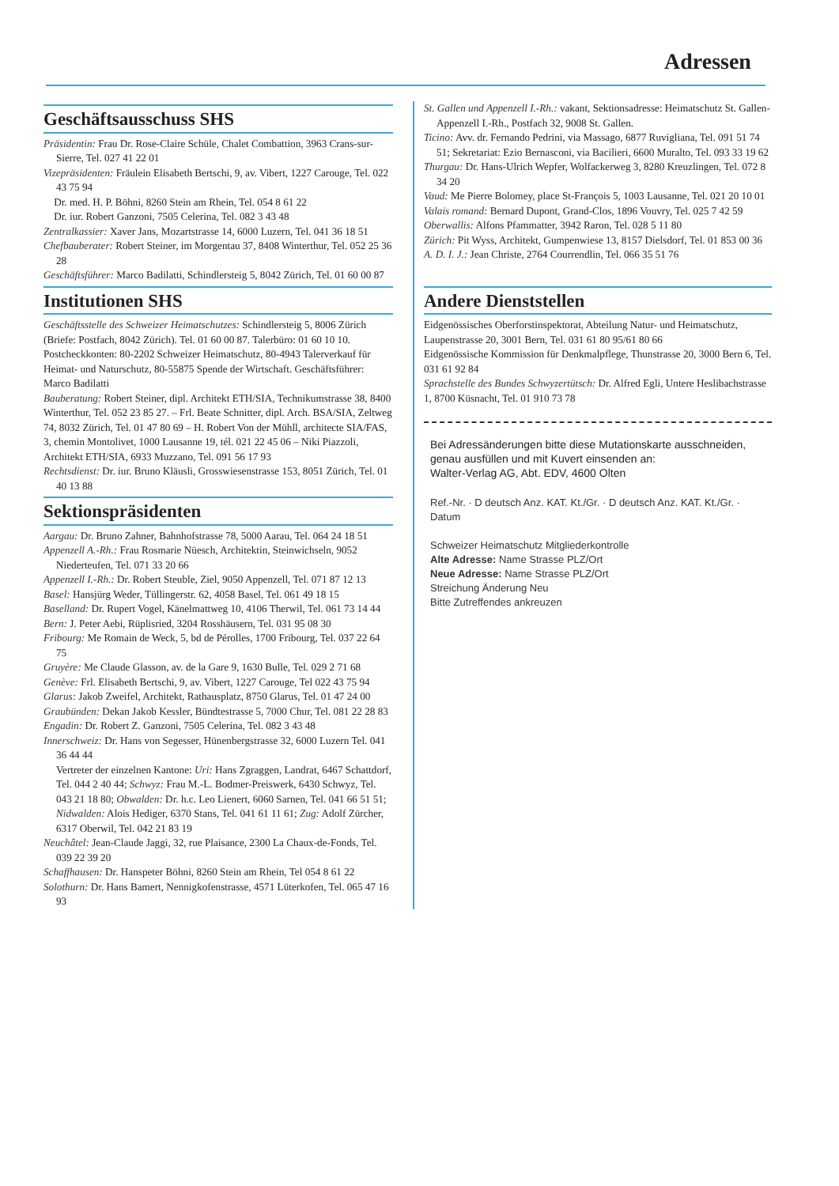Adressen
Geschäftsausschuss SHS
Präsidentin: Frau Dr. Rose-Claire Schüle, Chalet Combattion, 3963 Crans-sur-Sierre, Tel. 027 41 22 01
Vizepräsidenten: Fräulein Elisabeth Bertschi, 9, av. Vibert, 1227 Carouge, Tel. 022 43 75 94
Dr. med. H. P. Böhni, 8260 Stein am Rhein, Tel. 054 8 61 22
Dr. iur. Robert Ganzoni, 7505 Celerina, Tel. 082 3 43 48
Zentralkassier: Xaver Jans, Mozartstrasse 14, 6000 Luzern, Tel. 041 36 18 51
Chefbauberater: Robert Steiner, im Morgentau 37, 8408 Winterthur, Tel. 052 25 36 28
Geschäftsführer: Marco Badilatti, Schindlersteig 5, 8042 Zürich, Tel. 01 60 00 87
Institutionen SHS
Geschäftsstelle des Schweizer Heimatschutzes: Schindlersteig 5, 8006 Zürich (Briefe: Postfach, 8042 Zürich). Tel. 01 60 00 87. Talerbüro: 01 60 10 10. Postcheckkonten: 80-2202 Schweizer Heimatschutz, 80-4943 Talerverkauf für Heimat- und Naturschutz, 80-55875 Spende der Wirtschaft. Geschäftsführer: Marco Badilatti
Bauberatung: Robert Steiner, dipl. Architekt ETH/SIA, Technikumstrasse 38, 8400 Winterthur, Tel. 052 23 85 27. – Frl. Beate Schnitter, dipl. Arch. BSA/SIA, Zeltweg 74, 8032 Zürich, Tel. 01 47 80 69 – H. Robert Von der Mühll, architecte SIA/FAS, 3, chemin Montolivet, 1000 Lausanne 19, tél. 021 22 45 06 – Niki Piazzoli, Architekt ETH/SIA, 6933 Muzzano, Tel. 091 56 17 93
Rechtsdienst: Dr. iur. Bruno Kläusli, Grosswiesenstrasse 153, 8051 Zürich, Tel. 01 40 13 88
Sektionspräsidenten
Aargau: Dr. Bruno Zahner, Bahnhofstrasse 78, 5000 Aarau, Tel. 064 24 18 51
Appenzell A.-Rh.: Frau Rosmarie Nüesch, Architektin, Steinwichseln, 9052 Niederteufen, Tel. 071 33 20 66
Appenzell I.-Rh.: Dr. Robert Steuble, Ziel, 9050 Appenzell, Tel. 071 87 12 13
Basel: Hansjürg Weder, Tüllingerstr. 62, 4058 Basel, Tel. 061 49 18 15
Baselland: Dr. Rupert Vogel, Känelmattweg 10, 4106 Therwil, Tel. 061 73 14 44
Bern: J. Peter Aebi, Rüplisried, 3204 Rosshäusern, Tel. 031 95 08 30
Fribourg: Me Romain de Weck, 5, bd de Pérolles, 1700 Fribourg, Tel. 037 22 64 75
Gruyère: Me Claude Glasson, av. de la Gare 9, 1630 Bulle, Tel. 029 2 71 68
Genève: Frl. Elisabeth Bertschi, 9, av. Vibert, 1227 Carouge, Tel 022 43 75 94
Glarus: Jakob Zweifel, Architekt, Rathausplatz, 8750 Glarus, Tel. 01 47 24 00
Graubünden: Dekan Jakob Kessler, Bündtestrasse 5, 7000 Chur, Tel. 081 22 28 83
Engadin: Dr. Robert Z. Ganzoni, 7505 Celerina, Tel. 082 3 43 48
Innerschweiz: Dr. Hans von Segesser, Hünenbergstrasse 32, 6000 Luzern Tel. 041 36 44 44
Vertreter der einzelnen Kantone: Uri: Hans Zgraggen, Landrat, 6467 Schattdorf, Tel. 044 2 40 44; Schwyz: Frau M.-L. Bodmer-Preiswerk, 6430 Schwyz, Tel. 043 21 18 80; Obwalden: Dr. h.c. Leo Lienert, 6060 Sarnen, Tel. 041 66 51 51; Nidwalden: Alois Hediger, 6370 Stans, Tel. 041 61 11 61; Zug: Adolf Zürcher, 6317 Oberwil, Tel. 042 21 83 19
Neuchâtel: Jean-Claude Jaggi, 32, rue Plaisance, 2300 La Chaux-de-Fonds, Tel. 039 22 39 20
Schaffhausen: Dr. Hanspeter Böhni, 8260 Stein am Rhein, Tel 054 8 61 22
Solothurn: Dr. Hans Bamert, Nennigkofenstrasse, 4571 Lüterkofen, Tel. 065 47 16 93
St. Gallen und Appenzell I.-Rh.: vakant, Sektionsadresse: Heimatschutz St. Gallen-Appenzell I.-Rh., Postfach 32, 9008 St. Gallen.
Ticino: Avv. dr. Fernando Pedrini, via Massago, 6877 Ruvigliana, Tel. 091 51 74 51; Sekretariat: Ezio Bernasconi, via Bacilieri, 6600 Muralto, Tel. 093 33 19 62
Thurgau: Dr. Hans-Ulrich Wepfer, Wolfackerweg 3, 8280 Kreuzlingen, Tel. 072 8 34 20
Vaud: Me Pierre Bolomey, place St-François 5, 1003 Lausanne, Tel. 021 20 10 01
Valais romand: Bernard Dupont, Grand-Clos, 1896 Vouvry, Tel. 025 7 42 59
Oberwallis: Alfons Pfammatter, 3942 Raron, Tel. 028 5 11 80
Zürich: Pit Wyss, Architekt, Gumpenwiese 13, 8157 Dielsdorf, Tel. 01 853 00 36
A. D. I. J.: Jean Christe, 2764 Courrendlin, Tel. 066 35 51 76
Andere Dienststellen
Eidgenössisches Oberforstinspektorat, Abteilung Natur- und Heimatschutz, Laupenstrasse 20, 3001 Bern, Tel. 031 61 80 95/61 80 66
Eidgenössische Kommission für Denkmalpflege, Thunstrasse 20, 3000 Bern 6, Tel. 031 61 92 84
Sprachstelle des Bundes Schwyzertütsch: Dr. Alfred Egli, Untere Heslibachstrasse 1, 8700 Küsnacht, Tel. 01 910 73 78
Bei Adressänderungen bitte diese Mutationskarte ausschneiden, genau ausfüllen und mit Kuvert einsenden an:
Walter-Verlag AG, Abt. EDV, 4600 Olten
Ref.-Nr. · D deutsch Anz. KAT. Kt./Gr. · D deutsch Anz. KAT. Kt./Gr. · Datum
Schweizer Heimatschutz Mitgliederkontrolle
Alte Adresse: Name Strasse PLZ/Ort
Neue Adresse: Name Strasse PLZ/Ort
Streichung Änderung Neu
Bitte Zutreffendes ankreuzen